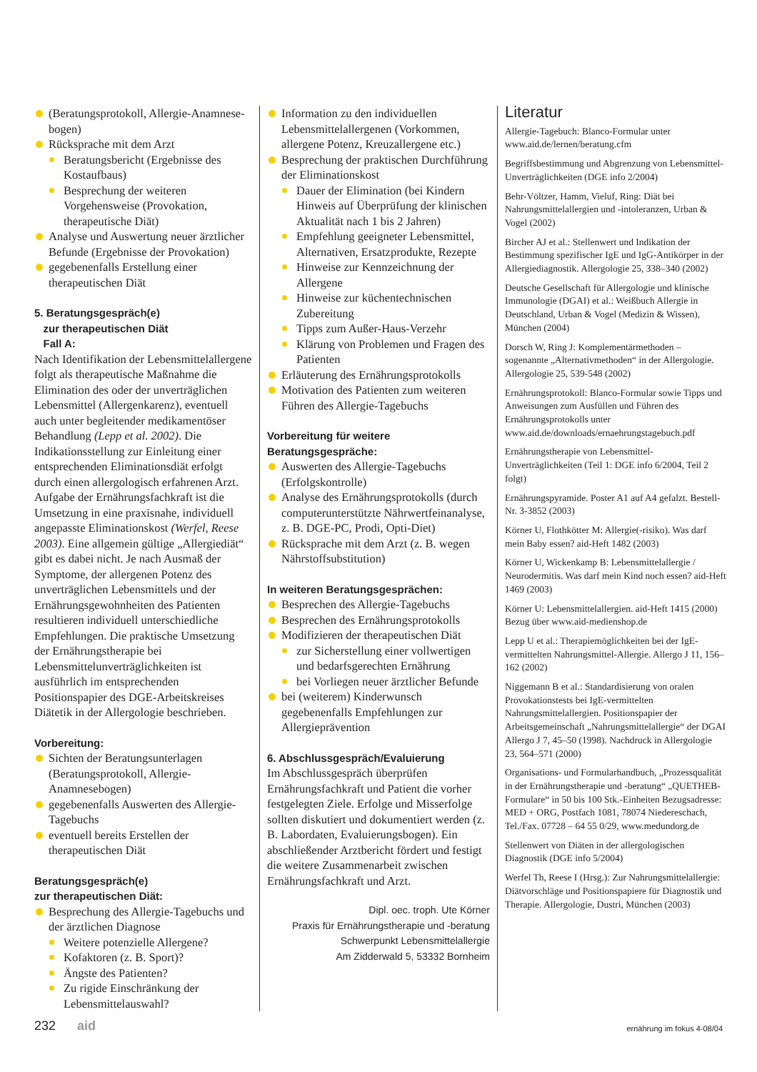(Beratungsprotokoll, Allergie-Anamnese­bogen)
Rücksprache mit dem Arzt
Beratungsbericht (Ergebnisse des Kostaufbaus)
Besprechung der weiteren Vorgehensweise (Provokation, therapeutische Diät)
Analyse und Auswertung neuer ärztlicher Befunde (Ergebnisse der Provokation)
gegebenenfalls Erstellung einer therapeutischen Diät
5. Beratungsgespräch(e)
zur therapeutischen Diät
Fall A:
Nach Identifikation der Lebensmittelallergene folgt als therapeutische Maßnahme die Elimination des oder der unverträglichen Lebensmittel (Allergenkarenz), eventuell auch unter begleitender medikamentöser Behandlung (Lepp et al. 2002). Die Indikationsstellung zur Einleitung einer entsprechenden Eliminationsdiät erfolgt durch einen allergologisch erfahrenen Arzt. Aufgabe der Ernährungsfachkraft ist die Umsetzung in eine praxisnahe, individuell angepasste Eliminationskost (Werfel, Reese 2003). Eine allgemein gültige „Allergiediät“ gibt es dabei nicht. Je nach Ausmaß der Symptome, der allergenen Potenz des unverträglichen Lebensmittels und der Ernährungsgewohnheiten des Patienten resultieren individuell unterschiedliche Empfehlungen. Die praktische Umsetzung der Ernährungstherapie bei Lebensmittelunverträglichkeiten ist ausführlich im entsprechenden Positionspapier des DGE-Arbeitskreises Diätetik in der Allergologie beschrieben.
Vorbereitung:
Sichten der Beratungsunterlagen (Beratungsprotokoll, Allergie-Anamnesebogen)
gegebenenfalls Auswerten des Allergie-Tagebuchs
eventuell bereits Erstellen der therapeutischen Diät
Beratungsgespräch(e)
zur therapeutischen Diät:
Besprechung des Allergie-Tagebuchs und der ärztlichen Diagnose
Weitere potenzielle Allergene?
Kofaktoren (z. B. Sport)?
Ängste des Patienten?
Zu rigide Einschränkung der Lebensmittelauswahl?
Information zu den individuellen Lebensmittelallergenen (Vorkommen, allergene Potenz, Kreuzallergene etc.)
Besprechung der praktischen Durchführung der Eliminationskost
Dauer der Elimination (bei Kindern Hinweis auf Überprüfung der klinischen Aktualität nach 1 bis 2 Jahren)
Empfehlung geeigneter Lebensmittel, Alternativen, Ersatzprodukte, Rezepte
Hinweise zur Kennzeichnung der Allergene
Hinweise zur küchentechnischen Zubereitung
Tipps zum Außer-Haus-Verzehr
Klärung von Problemen und Fragen des Patienten
Erläuterung des Ernährungsprotokolls
Motivation des Patienten zum weiteren Führen des Allergie-Tagebuchs
Vorbereitung für weitere
Beratungsgespräche:
Auswerten des Allergie-Tagebuchs (Erfolgskontrolle)
Analyse des Ernährungsprotokolls (durch computerunterstützte Nährwertfeinanalyse, z. B. DGE-PC, Prodi, Opti-Diet)
Rücksprache mit dem Arzt (z. B. wegen Nährstoffsubstitution)
In weiteren Beratungsgesprächen:
Besprechen des Allergie-Tagebuchs
Besprechen des Ernährungsprotokolls
Modifizieren der therapeutischen Diät
zur Sicherstellung einer vollwertigen und bedarfsgerechten Ernährung
bei Vorliegen neuer ärztlicher Befunde
bei (weiterem) Kinderwunsch gegebenenfalls Empfehlungen zur Allergieprävention
6. Abschlussgespräch/Evaluierung
Im Abschlussgespräch überprüfen Ernährungsfachkraft und Patient die vorher festgelegten Ziele. Erfolge und Misserfolge sollten diskutiert und dokumentiert werden (z. B. Labordaten, Evaluierungsbogen). Ein abschließender Arztbericht fördert und festigt die weitere Zusammenarbeit zwischen Ernährungsfachkraft und Arzt.
Dipl. oec. troph. Ute Körner
Praxis für Ernährungstherapie und -beratung
Schwerpunkt Lebensmittelallergie
Am Zidderwald 5, 53332 Bornheim
Literatur
Allergie-Tagebuch: Blanco-Formular unter www.aid.de/lernen/beratung.cfm
Begriffsbestimmung und Abgrenzung von Lebensmittel-Unverträglichkeiten (DGE info 2/2004)
Behr-Völtzer, Hamm, Vieluf, Ring: Diät bei Nahrungsmittelallergien und -intoleranzen, Urban & Vogel (2002)
Bircher AJ et al.: Stellenwert und Indikation der Bestimmung spezifischer IgE und IgG-Antikörper in der Allergiediagnostik. Allergologie 25, 338–340 (2002)
Deutsche Gesellschaft für Allergologie und klinische Immunologie (DGAI) et al.: Weißbuch Allergie in Deutschland, Urban & Vogel (Medizin & Wissen), München (2004)
Dorsch W, Ring J: Komplementärmethoden – sogenannte „Alternativmethoden“ in der Allergologie. Allergologie 25, 539-548 (2002)
Ernährungsprotokoll: Blanco-Formular sowie Tipps und Anweisungen zum Ausfüllen und Führen des Ernährungsprotokolls unter www.aid.de/downloads/ernaehrungstagebuch.pdf
Ernährungstherapie von Lebensmittel-Unverträglichkeiten (Teil 1: DGE info 6/2004, Teil 2 folgt)
Ernährungspyramide. Poster A1 auf A4 gefalzt. Bestell-Nr. 3-3852 (2003)
Körner U, Flothkötter M: Allergie(-risiko). Was darf mein Baby essen? aid-Heft 1482 (2003)
Körner U, Wickenkamp B: Lebensmittelallergie / Neurodermitis. Was darf mein Kind noch essen? aid-Heft 1469 (2003)
Körner U: Lebensmittelallergien. aid-Heft 1415 (2000)
Bezug über www.aid-medienshop.de
Lepp U et al.: Therapiemöglichkeiten bei der IgE-vermittelten Nahrungsmittel-Allergie. Allergo J 11, 156–162 (2002)
Niggemann B et al.: Standardisierung von oralen Provokationstests bei IgE-vermittelten Nahrungsmittelallergien. Positionspapier der Arbeitsgemeinschaft „Nahrungsmittelallergie“ der DGAI Allergo J 7, 45–50 (1998). Nachdruck in Allergologie 23, 564–571 (2000)
Organisations- und Formularhandbuch, „Prozessqualität in der Ernährungstherapie und -beratung“ „QUETHEB-Formulare“ in 50 bis 100 Stk.-Einheiten Bezugsadresse: MED + ORG, Postfach 1081, 78074 Niedereschach, Tel./Fax. 07728 – 64 55 0/29, www.medundorg.de
Stellenwert von Diäten in der allergologischen Diagnostik (DGE info 5/2004)
Werfel Th, Reese I (Hrsg.): Zur Nahrungsmittelallergie: Diätvorschläge und Positionspapiere für Diagnostik und Therapie. Allergologie, Dustri, München (2003)
232 aid ernährung im fokus 4-08/04